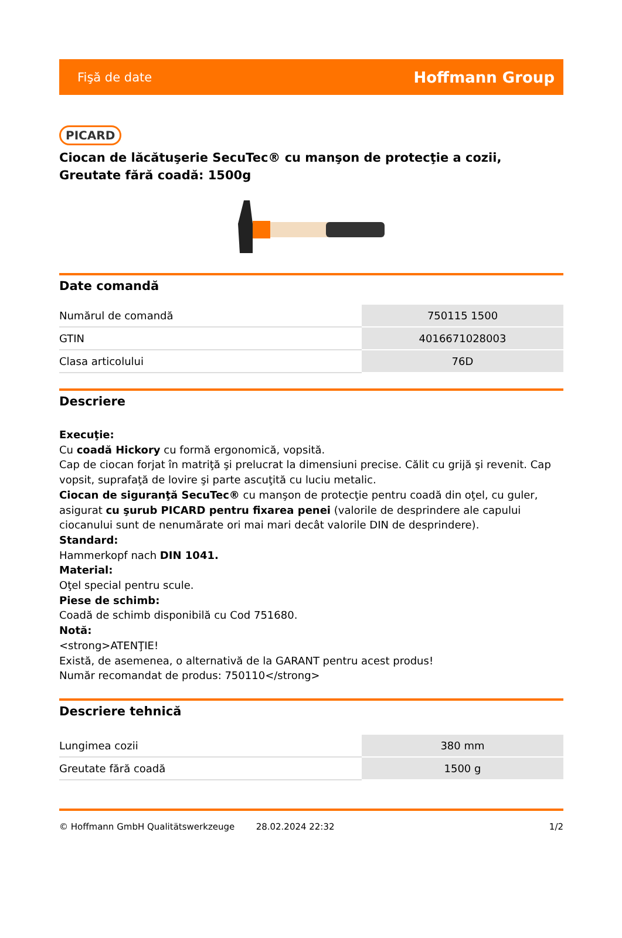Fişă de date Hoffmann Group
PICARD
Ciocan de lăcătuşerie SecuTec® cu manşon de protecţie a cozii, Greutate fără coadă: 1500g
Date comandă
| Numărul de comandă | 750115 1500 |
| GTIN | 4016671028003 |
| Clasa articolului | 76D |
Descriere
Execuţie:
Cu coadă Hickory cu formă ergonomică, vopsită.
Cap de ciocan forjat în matriţă şi prelucrat la dimensiuni precise. Călit cu grijă şi revenit. Cap vopsit, suprafaţă de lovire şi parte ascuţită cu luciu metalic.
Ciocan de siguranţă SecuTec® cu manşon de protecţie pentru coadă din oţel, cu guler, asigurat cu şurub PICARD pentru fixarea penei (valorile de desprindere ale capului ciocanului sunt de nenumărate ori mai mari decât valorile DIN de desprindere).
Standard:
Hammerkopf nach DIN 1041.
Material:
Oţel special pentru scule.
Piese de schimb:
Coadă de schimb disponibilă cu Cod 751680.
Notă:
<strong>ATENŢIE!
Există, de asemenea, o alternativă de la GARANT pentru acest produs!
Număr recomandat de produs: 750110</strong>
Descriere tehnică
| Lungimea cozii | 380 mm |
| Greutate fără coadă | 1500 g |
© Hoffmann GmbH Qualitätswerkzeuge 28.02.2024 22:32 1/2